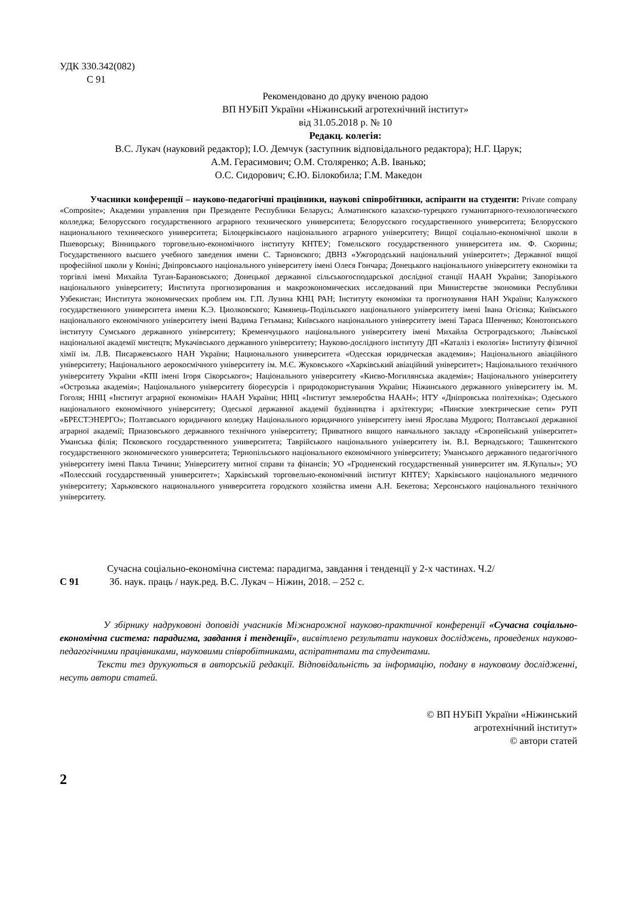УДК 330.342(082)
С 91
Рекомендовано до друку вченою радою
ВП НУБіП України «Ніжинський агротехнічний інститут»
від 31.05.2018 р. № 10
Редакц. колегія:
В.С. Лукач (науковий редактор); І.О. Демчук (заступник відповідального редактора); Н.Г. Царук;
А.М. Герасимович; О.М. Столяренко; А.В. Іванько;
О.С. Сидорович; Є.Ю. Білокобила; Г.М. Македон
Учасники конференції – науково-педагогічні працівники, наукові співробітники, аспіранти на студенти: Private company «Composite»; Академии управления при Президенте Республики Беларусь; Алматинского казахско-турецкого гуманитарного-технологического колледжа; Белорусского государственного аграрного технического университета; Белорусского государственного университета; Белорусского национального технического университета; Білоцерківського національного аграрного університету; Вищої соціально-економічної школи в Пшеворську; Вінницького торговельно-економічного інституту КНТЕУ; Гомельского государственного университета им. Ф. Скорины; Государственного высшего учебного заведения имени С. Тарновского; ДВНЗ «Ужгородський національний університет»; Державної вищої професійної школи у Коніні; Дніпровського національного університету імені Олеся Гончара; Донецького національного університету економіки та торгівлі імені Михайла Туган-Барановського; Донецької державної сільськогосподарської дослідної станції НААН України; Запорізького національного університету; Института прогнозирования и макроэкономических исследований при Министерстве экономики Республики Узбекистан; Института экономических проблем им. Г.П. Лузина КНЦ РАН; Інституту економіки та прогнозування НАН України; Калужского государственного университета имени К.Э. Циолковского; Камянець-Подільського національного університету імені Івана Огієнка; Київського національного економічного університету імені Вадима Гетьмана; Київського національного університету імені Тараса Шевченко; Конотопського інституту Сумського державного університету; Кременчуцького національного університету імені Михайла Остроградського; Львівської національної академії мистецтв; Мукачівського державного університету; Науково-дослідного інституту ДП «Каталіз і екологія» Інституту фізичної хімії ім. Л.В. Писаржевського НАН України; Национального университета «Одесская юридическая академия»; Національного авіаційного університету; Національного аерокосмічного університету ім. М.Є. Жуковського «Харківський авіаційний університет»; Національного технічного університету України «КПІ імені Ігоря Сікорського»; Національного університету «Києво-Могилянська академія»; Національного університету «Острозька академія»; Національного університету біоресурсів і природокористування України; Ніжинського державного університету ім. М. Гоголя; ННЦ «Інститут аграрної економіки» НААН України; ННЦ «Інститут землеробства НААН»; НТУ «Дніпровська політехніка»; Одеського національного економічного університету; Одеської державної академії будівництва і архітектури; «Пинские электрические сети» РУП «БРЕСТЭНЕРГО»; Полтавського юридичного коледжу Національного юридичного університету імені Ярослава Мудрого; Полтавської державної аграрної академії; Приазовського державного технічного університету; Приватного вищого навчального закладу «Європейський університет» Уманська філія; Псковского государственного университета; Таврійського національного університету ім. В.І. Вернадського; Ташкентского государственного экономического университета; Тернопільського національного економічного університету; Уманського державного педагогічного університету імені Павла Тичини; Університету митної справи та фінансів; УО «Гродненский государственный университет им. Я.Купалы»; УО «Полесский государственный университет»; Харківський торговельно-економічний інститут КНТЕУ; Харківського національного медичного університету; Харьковского национального университета городского хозяйства имени А.Н. Бекетова; Херсонського національного технічного університету.
С 91
Сучасна соціально-економічна система: парадигма, завдання і тенденції у 2-х частинах. Ч.2/
Зб. наук. праць / наук.ред. В.С. Лукач – Ніжин, 2018. – 252 с.
У збірнику надруковоні доповіді учасників Міжнарожної науково-практичної конференції «Сучасна соціально-економічна система: парадигма, завдання і тенденції», висвітлено результати наукових досліджень, проведених науково-педагогічними працівниками, науковими співробітниками, аспіратнтами та студентами.
Тексти тез друкуються в авторській редакції. Відповідальність за інформацію, подану в науковому дослідженні, несуть автори статей.
© ВП НУБіП України «Ніжинський
агротехнічний інститут»
© автори статей
2